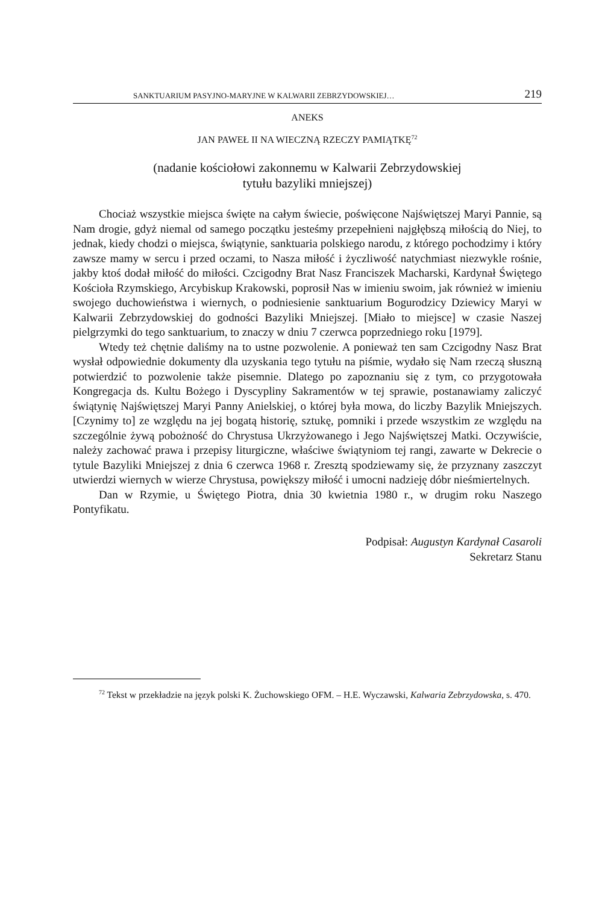SANKTUARIUM PASYJNO-MARYJNE W KALWARII ZEBRZYDOWSKIEJ… 219
ANEKS
JAN PAWEŁ II NA WIECZNĄ RZECZY PAMIĄTKĘ<sup>72</sup>
(nadanie kościołowi zakonnemu w Kalwarii Zebrzydowskiej
tytułu bazyliki mniejszej)
Chociaż wszystkie miejsca święte na całym świecie, poświęcone Najświętszej Maryi Pannie, są Nam drogie, gdyż niemal od samego początku jesteśmy przepełnieni najgłębszą miłością do Niej, to jednak, kiedy chodzi o miejsca, świątynie, sanktuaria polskiego narodu, z którego pochodzimy i który zawsze mamy w sercu i przed oczami, to Nasza miłość i życzliwość natychmiast niezwykle rośnie, jakby ktoś dodał miłość do miłości. Czcigodny Brat Nasz Franciszek Macharski, Kardynał Świętego Kościoła Rzymskiego, Arcybiskup Krakowski, poprosił Nas w imieniu swoim, jak również w imieniu swojego duchowieństwa i wiernych, o podniesienie sanktuarium Bogurodzicy Dziewicy Maryi w Kalwarii Zebrzydowskiej do godności Bazyliki Mniejszej. [Miało to miejsce] w czasie Naszej pielgrzymki do tego sanktuarium, to znaczy w dniu 7 czerwca poprzedniego roku [1979].
Wtedy też chętnie daliśmy na to ustne pozwolenie. A ponieważ ten sam Czcigodny Nasz Brat wysłał odpowiednie dokumenty dla uzyskania tego tytułu na piśmie, wydało się Nam rzeczą słuszną potwierdzić to pozwolenie także pisemnie. Dlatego po zapoznaniu się z tym, co przygotowała Kongregacja ds. Kultu Bożego i Dyscypliny Sakramentów w tej sprawie, postanawiamy zaliczyć świątynię Najświętszej Maryi Panny Anielskiej, o której była mowa, do liczby Bazylik Mniejszych. [Czynimy to] ze względu na jej bogatą historię, sztukę, pomniki i przede wszystkim ze względu na szczególnie żywą pobożność do Chrystusa Ukrzyżowanego i Jego Najświętszej Matki. Oczywiście, należy zachować prawa i przepisy liturgiczne, właściwe świątyniom tej rangi, zawarte w Dekrecie o tytule Bazyliki Mniejszej z dnia 6 czerwca 1968 r. Zresztą spodziewamy się, że przyznany zaszczyt utwierdzi wiernych w wierze Chrystusa, powiększy miłość i umocni nadzieję dóbr nieśmiertelnych.
Dan w Rzymie, u Świętego Piotra, dnia 30 kwietnia 1980 r., w drugim roku Naszego Pontyfikatu.
Podpisał: Augustyn Kardynał Casaroli
Sekretarz Stanu
<sup>72</sup> Tekst w przekładzie na język polski K. Żuchowskiego OFM. – H.E. Wyczawski, Kalwaria Zebrzydowska, s. 470.